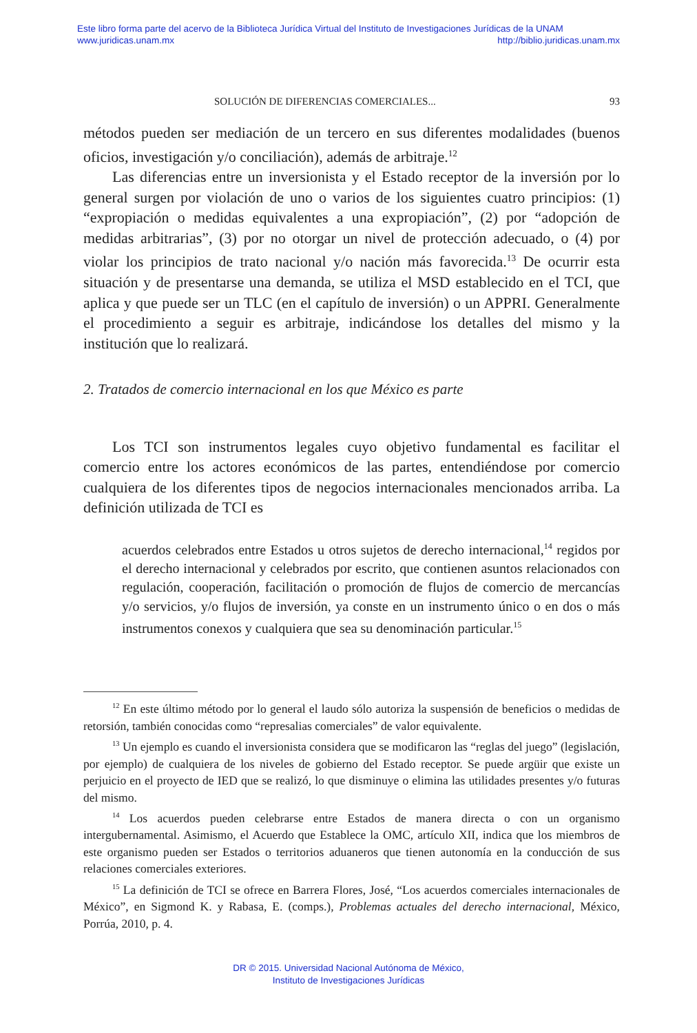Este libro forma parte del acervo de la Biblioteca Jurídica Virtual del Instituto de Investigaciones Jurídicas de la UNAM
www.juridicas.unam.mx http://biblio.juridicas.unam.mx
SOLUCIÓN DE DIFERENCIAS COMERCIALES... 93
métodos pueden ser mediación de un tercero en sus diferentes modalidades (buenos oficios, investigación y/o conciliación), además de arbitraje.<sup>12</sup>
Las diferencias entre un inversionista y el Estado receptor de la inversión por lo general surgen por violación de uno o varios de los siguientes cuatro principios: (1) “expropiación o medidas equivalentes a una expropiación”, (2) por “adopción de medidas arbitrarias”, (3) por no otorgar un nivel de protección adecuado, o (4) por violar los principios de trato nacional y/o nación más favorecida.<sup>13</sup> De ocurrir esta situación y de presentarse una demanda, se utiliza el MSD establecido en el TCI, que aplica y que puede ser un TLC (en el capítulo de inversión) o un APPRI. Generalmente el procedimiento a seguir es arbitraje, indicándose los detalles del mismo y la institución que lo realizará.
2. Tratados de comercio internacional en los que México es parte
Los TCI son instrumentos legales cuyo objetivo fundamental es facilitar el comercio entre los actores económicos de las partes, entendiéndose por comercio cualquiera de los diferentes tipos de negocios internacionales mencionados arriba. La definición utilizada de TCI es
acuerdos celebrados entre Estados u otros sujetos de derecho internacional,<sup>14</sup> regidos por el derecho internacional y celebrados por escrito, que contienen asuntos relacionados con regulación, cooperación, facilitación o promoción de flujos de comercio de mercancías y/o servicios, y/o flujos de inversión, ya conste en un instrumento único o en dos o más instrumentos conexos y cualquiera que sea su denominación particular.<sup>15</sup>
<sup>12</sup> En este último método por lo general el laudo sólo autoriza la suspensión de beneficios o medidas de retorsión, también conocidas como “represalias comerciales” de valor equivalente.
<sup>13</sup> Un ejemplo es cuando el inversionista considera que se modificaron las “reglas del juego” (legislación, por ejemplo) de cualquiera de los niveles de gobierno del Estado receptor. Se puede argüir que existe un perjuicio en el proyecto de IED que se realizó, lo que disminuye o elimina las utilidades presentes y/o futuras del mismo.
<sup>14</sup> Los acuerdos pueden celebrarse entre Estados de manera directa o con un organismo intergubernamental. Asimismo, el Acuerdo que Establece la OMC, artículo XII, indica que los miembros de este organismo pueden ser Estados o territorios aduaneros que tienen autonomía en la conducción de sus relaciones comerciales exteriores.
<sup>15</sup> La definición de TCI se ofrece en Barrera Flores, José, “Los acuerdos comerciales internacionales de México”, en Sigmond K. y Rabasa, E. (comps.), Problemas actuales del derecho internacional, México, Porrúa, 2010, p. 4.
DR © 2015. Universidad Nacional Autónoma de México,
Instituto de Investigaciones Jurídicas